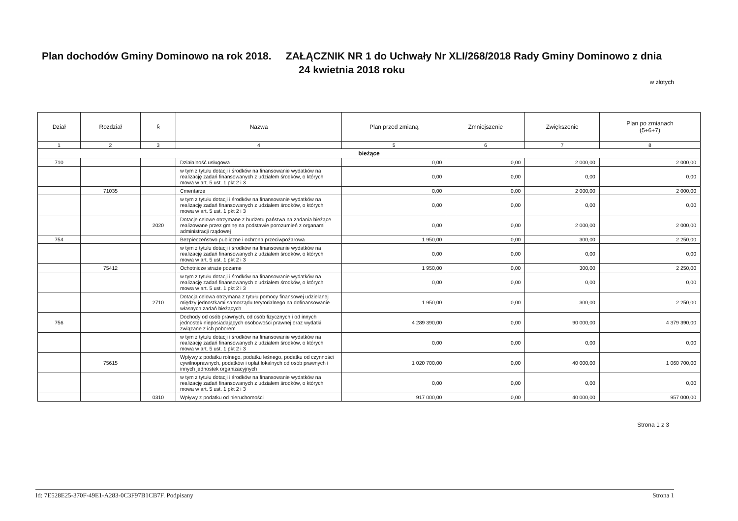Plan dochodów Gminy Dominowo na rok 2018. ZAŁĄCZNIK NR 1 do Uchwały Nr XLI/268/2018 Rady Gminy Dominowo z dnia 24 kwietnia 2018 roku
w złotych
| Dział | Rozdział | § | Nazwa | Plan przed zmianą | Zmniejszenie | Zwiększenie | Plan po zmianach (5+6+7) |
| --- | --- | --- | --- | --- | --- | --- | --- |
| 1 | 2 | 3 | 4 | 5 | 6 | 7 | 8 |
| bieżące | | | | | | | |
| 710 | | | Działalność usługowa | 0,00 | 0,00 | 2 000,00 | 2 000,00 |
| | | | w tym z tytułu dotacji i środków na finansowanie wydatków na realizację zadań finansowanych z udziałem środków, o których mowa w art. 5 ust. 1 pkt 2 i 3 | 0,00 | 0,00 | 0,00 | 0,00 |
| | 71035 | | Cmentarze | 0,00 | 0,00 | 2 000,00 | 2 000,00 |
| | | | w tym z tytułu dotacji i środków na finansowanie wydatków na realizację zadań finansowanych z udziałem środków, o których mowa w art. 5 ust. 1 pkt 2 i 3 | 0,00 | 0,00 | 0,00 | 0,00 |
| | | 2020 | Dotacje celowe otrzymane z budżetu państwa na zadania bieżące realizowane przez gminę na podstawie porozumień z organami administracji rządowej | 0,00 | 0,00 | 2 000,00 | 2 000,00 |
| 754 | | | Bezpieczeństwo publiczne i ochrona przeciwpożarowa | 1 950,00 | 0,00 | 300,00 | 2 250,00 |
| | | | w tym z tytułu dotacji i środków na finansowanie wydatków na realizację zadań finansowanych z udziałem środków, o których mowa w art. 5 ust. 1 pkt 2 i 3 | 0,00 | 0,00 | 0,00 | 0,00 |
| | 75412 | | Ochotnicze straże pożarne | 1 950,00 | 0,00 | 300,00 | 2 250,00 |
| | | | w tym z tytułu dotacji i środków na finansowanie wydatków na realizację zadań finansowanych z udziałem środków, o których mowa w art. 5 ust. 1 pkt 2 i 3 | 0,00 | 0,00 | 0,00 | 0,00 |
| | | 2710 | Dotacja celowa otrzymana z tytułu pomocy finansowej udzielanej między jednostkami samorządu terytorialnego na dofinansowanie własnych zadań bieżących | 1 950,00 | 0,00 | 300,00 | 2 250,00 |
| 756 | | | Dochody od osób prawnych, od osób fizycznych i od innych jednostek nieposiadających osobowości prawnej oraz wydatki związane z ich poborem | 4 289 390,00 | 0,00 | 90 000,00 | 4 379 390,00 |
| | | | w tym z tytułu dotacji i środków na finansowanie wydatków na realizację zadań finansowanych z udziałem środków, o których mowa w art. 5 ust. 1 pkt 2 i 3 | 0,00 | 0,00 | 0,00 | 0,00 |
| | 75615 | | Wpływy z podatku rolnego, podatku leśnego, podatku od czynności cywilnoprawnych, podatków i opłat lokalnych od osób prawnych i innych jednostek organizacyjnych | 1 020 700,00 | 0,00 | 40 000,00 | 1 060 700,00 |
| | | | w tym z tytułu dotacji i środków na finansowanie wydatków na realizację zadań finansowanych z udziałem środków, o których mowa w art. 5 ust. 1 pkt 2 i 3 | 0,00 | 0,00 | 0,00 | 0,00 |
| | | 0310 | Wpływy z podatku od nieruchomości | 917 000,00 | 0,00 | 40 000,00 | 957 000,00 |
Strona 1 z 3
Id: 7E528E25-370F-49E1-A283-0C3F97B1CB7F. Podpisany Strona 1